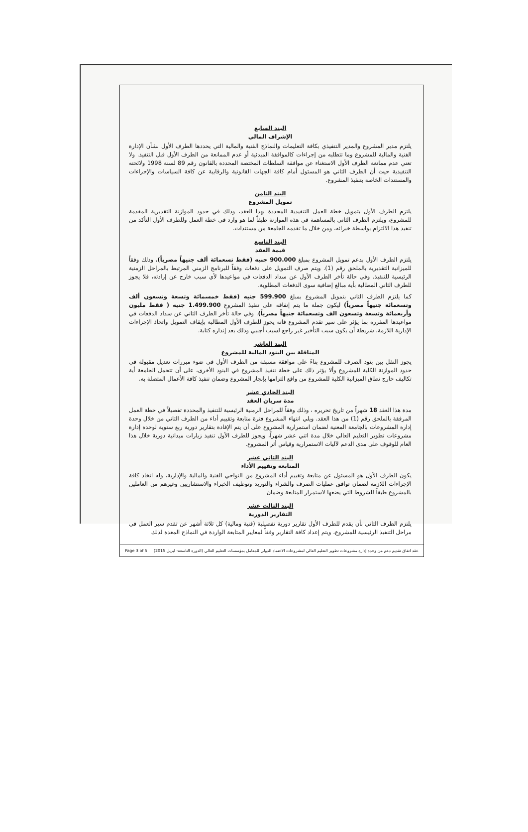البند السابع
الإشراف المالي
يلتزم مدير المشروع والمدير التنفيذي بكافة التعليمات والنماذج الفنية والمالية التي يحددها الطرف الأول بشأن الإدارة الفنية والمالية للمشروع وما تتطلبه من إجراءات كالموافقة المبدئية أو عدم الممانعة من الطرف الأول قبل التنفيذ. ولا تعني عدم ممانعة الطرف الأول الاستغناء عن موافقة السلطات المختصة المحددة بالقانون رقم 89 لسنة 1998 ولائحته التنفيذية حيث أن الطرف الثاني هو المسئول أمام كافة الجهات القانونية والرقابية عن كافة السياسات والإجراءات والمستندات الخاصة بتنفيذ المشروع.
البند الثامن
تمويل المشروع
يلتزم الطرف الأول بتمويل خطة العمل التنفيذية المحددة بهذا العقد، وذلك في حدود الموازنة التقديرية المقدمة للمشروع، ويلتزم الطرف الثاني بالمساهمة في هذه الموازنة طبقاً لما هو وارد في خطة العمل وللطرف الأول التأكد من تنفيذ هذا الالتزام بواسطة خبرائه، ومن خلال ما تقدمه الجامعة من مستندات.
البند التاسع
قيمة العقد
يلتزم الطرف الأول بدعم تمويل المشروع بمبلغ 900.000 جنيه (فقط تسعمائة ألف جنيهاً مصرياً)، وذلك وفقاً للميزانية التقديرية بالملحق رقم (1). ويتم صرف التمويل على دفعات وفقاً للبرنامج الزمني المرتبط بالمراحل الزمنية الرئيسية للتنفيذ. وفي حالة تأخر الطرف الأول عن سداد الدفعات في مواعيدها لأي سبب خارج عن إرادته، فلا يجوز للطرف الثاني المطالبة بأية مبالغ إضافية سوى الدفعات المطلوبة.
كما يلتزم الطرف الثاني بتمويل المشروع بمبلغ 599.900 جنيه (فقط خمسمائة وتسعة وتسعون ألف وتسعمائة جنيهاً مصرياً) ليكون جملة ما يتم إنفاقه على تنفيذ المشروع 1.499.900 جنيه ( فقط مليون وأربعمائة وتسعة وتسعون الف وتسعمائة جنيهاً مصرياً). وفي حالة تأخر الطرف الثاني عن سداد الدفعات في مواعيدها المقررة بما يؤثر على سير تقدم المشروع فانه يجوز للطرف الأول المطالبة بإيقاف التمويل واتخاذ الإجراءات الإدارية اللازمة، شريطة أن يكون سبب التأخير غير راجع لسبب أجنبي وذلك بعد إنذاره كتابة.
البند العاشر
المناقلة بين البنود المالية للمشروع
يجوز النقل بين بنود الصرف للمشروع بناءً علي موافقة مسبقة من الطرف الأول في ضوء مبررات تعديل مقبولة في حدود الموازنة الكلية للمشروع وألا يؤثر ذلك على خطة تنفيذ المشروع في البنود الأخرى، على أن تتحمل الجامعة أية تكاليف خارج نطاق الميزانية الكلية للمشروع من واقع التزامها بإنجاز المشروع وضمان تنفيذ كافة الأعمال المتصلة به.
البند الحادي عشر
مدة سريان العقد
مدة هذا العقد 18 شهراً من تاريخ تحريره ، وذلك وفقاً للمراحل الزمنية الرئيسية للتنفيذ والمحددة تفصيلاً في خطة العمل المرفقة بالملحق رقم (1) من هذا العقد. ويلي انتهاء المشروع فترة متابعة وتقييم أداء من الطرف الثاني من خلال وحدة إدارة المشروعات بالجامعة المعنية لضمان استمرارية المشروع على أن يتم الإفادة بتقارير دورية ربع سنوية لوحدة إدارة مشروعات تطوير التعليم العالي خلال مدة اثني عشر شهراً، ويجوز للطرف الأول تنفيذ زيارات ميدانية دورية خلال هذا العام للوقوف على مدى الدعم لآليات الاستمرارية وقياس أثر المشروع.
البند الثاني عشر
المتابعة وتقييم الأداء
يكون الطرف الأول هو المسئول عن متابعة وتقييم أداء المشروع من النواحي الفنية والمالية والإدارية، وله اتخاذ كافة الإجراءات اللازمة لضمان توافق عمليات الصرف والشراء والتوريد وتوظيف الخبراء والاستشاريين وغيرهم من العاملين بالمشروع طبقاً للشروط التي يضعها لاستمرار المتابعة وضمان
البند الثالث عشر
التقارير الدورية
يلتزم الطرف الثاني بأن يقدم للطرف الأول تقارير دورية تفصيلية (فنية ومالية) كل ثلاثة أشهر عن تقدم سير العمل في مراحل التنفيذ الرئيسية للمشروع، ويتم إعداد كافة التقارير وفقاً لمعايير المتابعة الواردة في النماذج المعدة لذلك
Page 3 of 5 عقد اتفاق تقديم دعم من وحدة إدارة مشروعات تطوير التعليم العالي لمشروعات الاعتماد الدولي للمعامل بمؤسسات التعليم العالي (الدورة التاسعة- ابريل 2015)